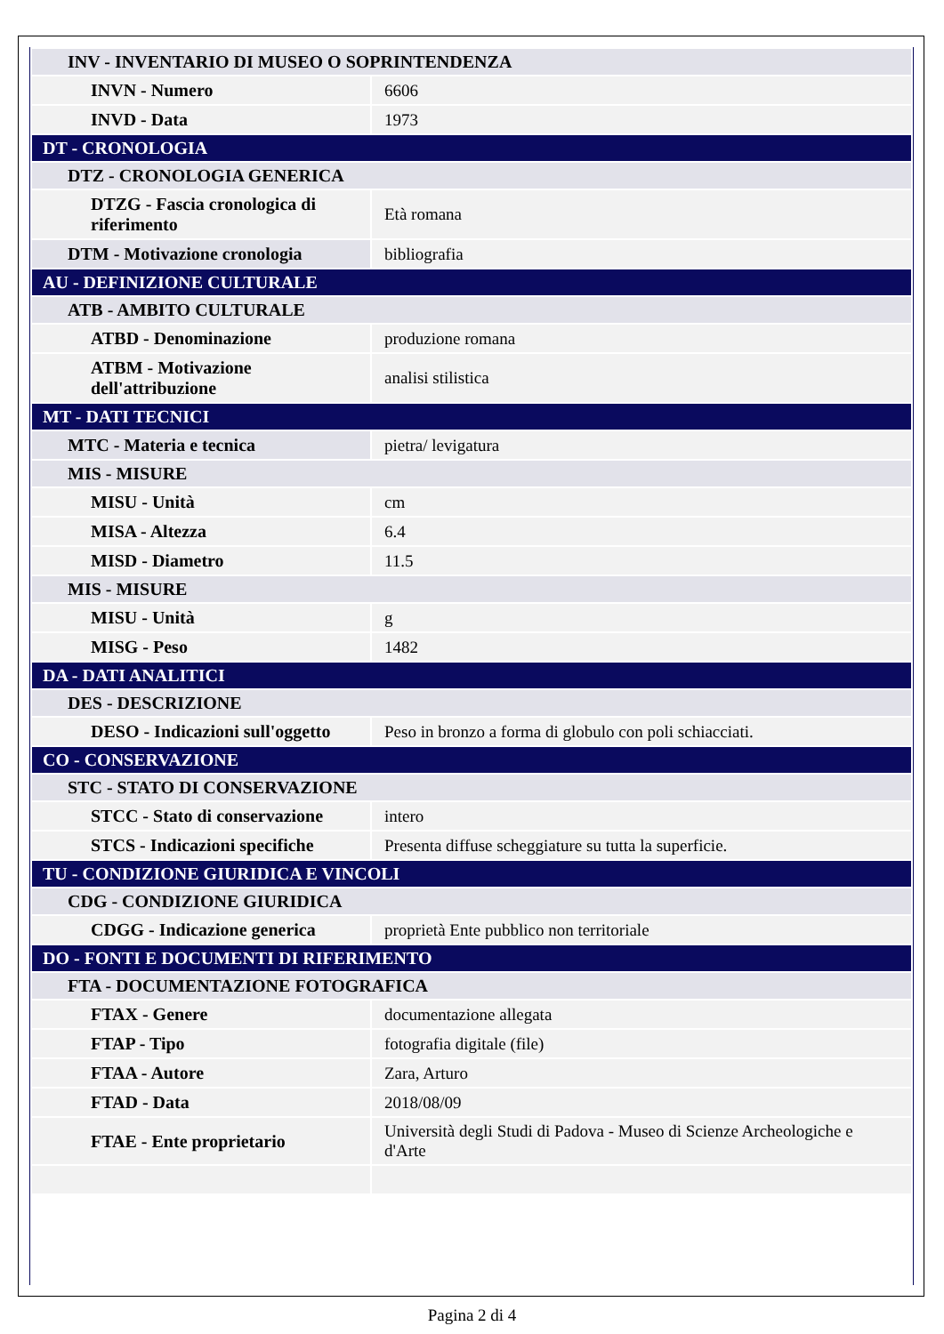| INV - INVENTARIO DI MUSEO O SOPRINTENDENZA | |
| INVN - Numero | 6606 |
| INVD - Data | 1973 |
| DT - CRONOLOGIA | |
| DTZ - CRONOLOGIA GENERICA | |
| DTZG - Fascia cronologica di riferimento | Età romana |
| DTM - Motivazione cronologia | bibliografia |
| AU - DEFINIZIONE CULTURALE | |
| ATB - AMBITO CULTURALE | |
| ATBD - Denominazione | produzione romana |
| ATBM - Motivazione dell'attribuzione | analisi stilistica |
| MT - DATI TECNICI | |
| MTC - Materia e tecnica | pietra/ levigatura |
| MIS - MISURE | |
| MISU - Unità | cm |
| MISA - Altezza | 6.4 |
| MISD - Diametro | 11.5 |
| MIS - MISURE | |
| MISU - Unità | g |
| MISG - Peso | 1482 |
| DA - DATI ANALITICI | |
| DES - DESCRIZIONE | |
| DESO - Indicazioni sull'oggetto | Peso in bronzo a forma di globulo con poli schiacciati. |
| CO - CONSERVAZIONE | |
| STC - STATO DI CONSERVAZIONE | |
| STCC - Stato di conservazione | intero |
| STCS - Indicazioni specifiche | Presenta diffuse scheggiature su tutta la superficie. |
| TU - CONDIZIONE GIURIDICA E VINCOLI | |
| CDG - CONDIZIONE GIURIDICA | |
| CDGG - Indicazione generica | proprietà Ente pubblico non territoriale |
| DO - FONTI E DOCUMENTI DI RIFERIMENTO | |
| FTA - DOCUMENTAZIONE FOTOGRAFICA | |
| FTAX - Genere | documentazione allegata |
| FTAP - Tipo | fotografia digitale (file) |
| FTAA - Autore | Zara, Arturo |
| FTAD - Data | 2018/08/09 |
| FTAE - Ente proprietario | Università degli Studi di Padova - Museo di Scienze Archeologiche e d'Arte |
Pagina 2 di 4